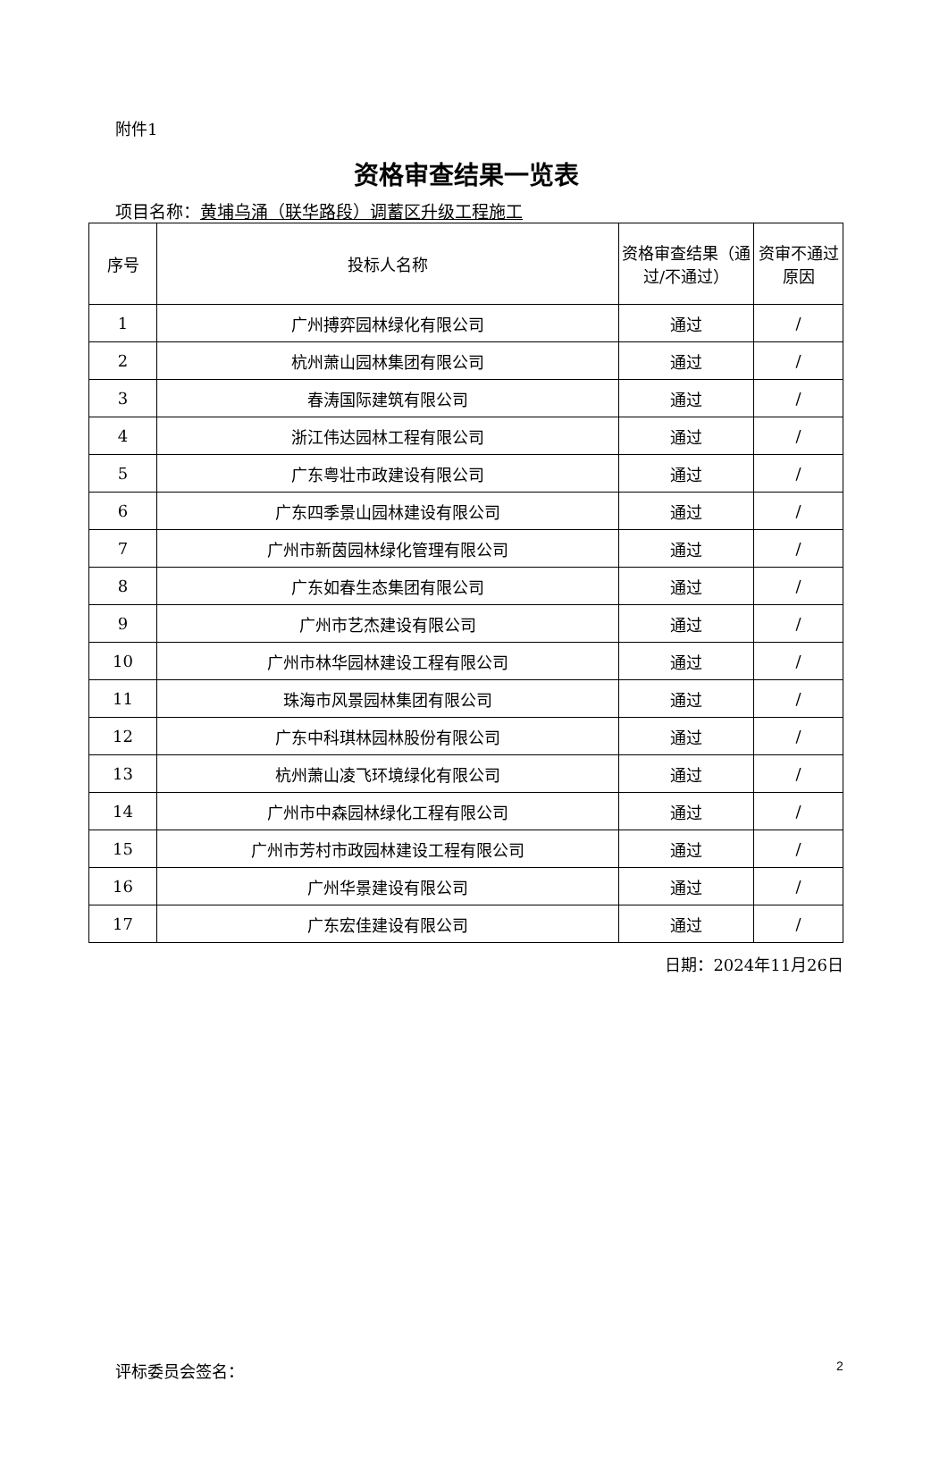附件1
资格审查结果一览表
项目名称：黄埔乌涌（联华路段）调蓄区升级工程施工
| 序号 | 投标人名称 | 资格审查结果（通过/不通过） | 资审不通过原因 |
| --- | --- | --- | --- |
| 1 | 广州搏弈园林绿化有限公司 | 通过 | / |
| 2 | 杭州萧山园林集团有限公司 | 通过 | / |
| 3 | 春涛国际建筑有限公司 | 通过 | / |
| 4 | 浙江伟达园林工程有限公司 | 通过 | / |
| 5 | 广东粤壮市政建设有限公司 | 通过 | / |
| 6 | 广东四季景山园林建设有限公司 | 通过 | / |
| 7 | 广州市新茵园林绿化管理有限公司 | 通过 | / |
| 8 | 广东如春生态集团有限公司 | 通过 | / |
| 9 | 广州市艺杰建设有限公司 | 通过 | / |
| 10 | 广州市林华园林建设工程有限公司 | 通过 | / |
| 11 | 珠海市风景园林集团有限公司 | 通过 | / |
| 12 | 广东中科琪林园林股份有限公司 | 通过 | / |
| 13 | 杭州萧山凌飞环境绿化有限公司 | 通过 | / |
| 14 | 广州市中森园林绿化工程有限公司 | 通过 | / |
| 15 | 广州市芳村市政园林建设工程有限公司 | 通过 | / |
| 16 | 广州华景建设有限公司 | 通过 | / |
| 17 | 广东宏佳建设有限公司 | 通过 | / |
日期：2024年11月26日
评标委员会签名： 2